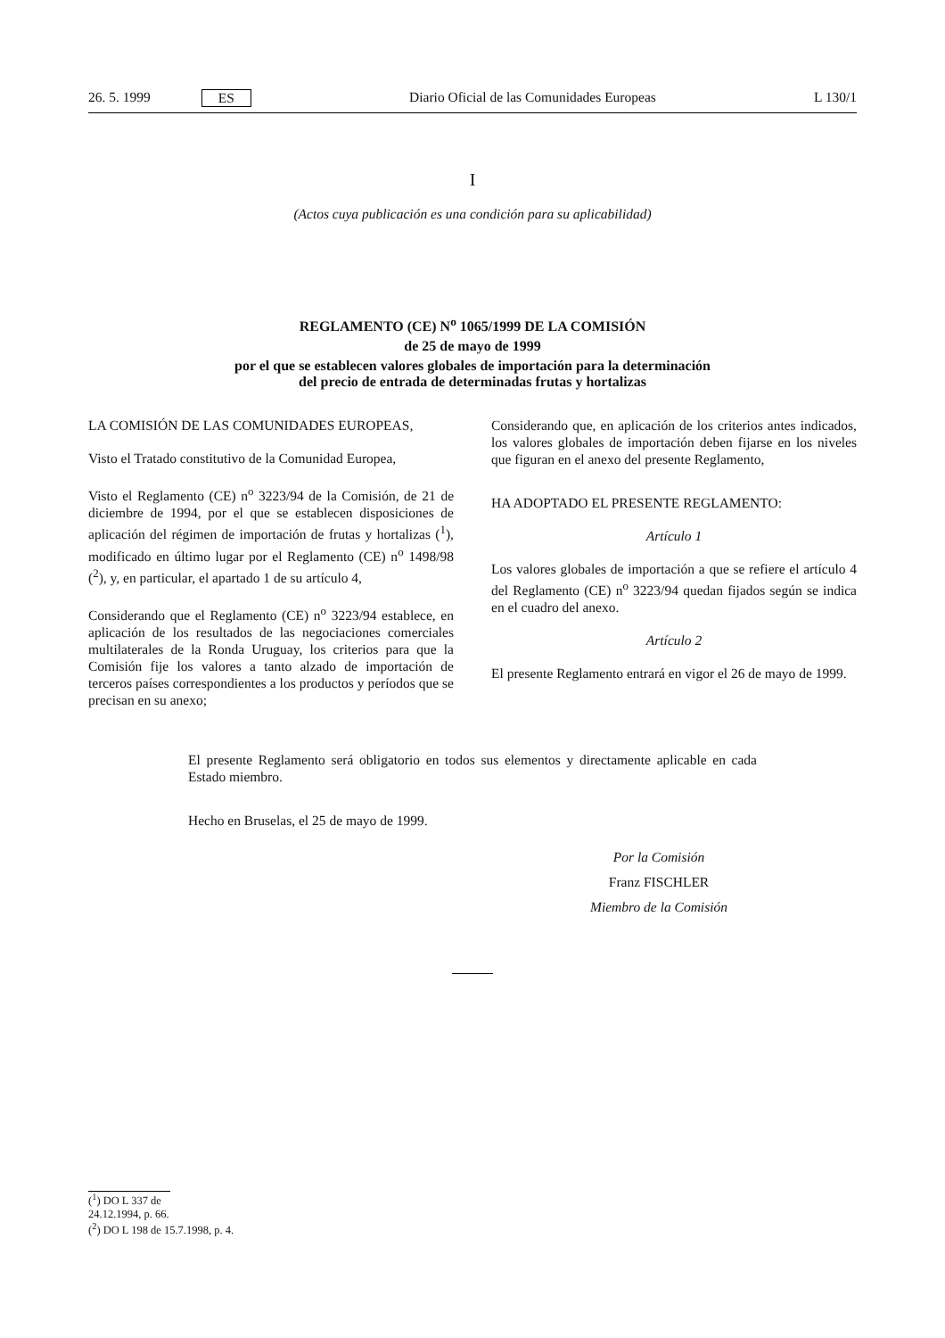26. 5. 1999 ES Diario Oficial de las Comunidades Europeas L 130/1
I
(Actos cuya publicación es una condición para su aplicabilidad)
REGLAMENTO (CE) N<sup>o</sup> 1065/1999 DE LA COMISIÓN
de 25 de mayo de 1999
por el que se establecen valores globales de importación para la determinación
del precio de entrada de determinadas frutas y hortalizas
LA COMISIÓN DE LAS COMUNIDADES EUROPEAS,
Visto el Tratado constitutivo de la Comunidad Europea,
Visto el Reglamento (CE) n<sup>o</sup> 3223/94 de la Comisión, de 21 de diciembre de 1994, por el que se establecen disposiciones de aplicación del régimen de importación de frutas y hortalizas (<sup>1</sup>), modificado en último lugar por el Reglamento (CE) n<sup>o</sup> 1498/98 (<sup>2</sup>), y, en particular, el apartado 1 de su artículo 4,
Considerando que el Reglamento (CE) n<sup>o</sup> 3223/94 establece, en aplicación de los resultados de las negociaciones comerciales multilaterales de la Ronda Uruguay, los criterios para que la Comisión fije los valores a tanto alzado de importación de terceros países correspondientes a los productos y períodos que se precisan en su anexo;
Considerando que, en aplicación de los criterios antes indicados, los valores globales de importación deben fijarse en los niveles que figuran en el anexo del presente Reglamento,
HA ADOPTADO EL PRESENTE REGLAMENTO:
Artículo 1
Los valores globales de importación a que se refiere el artículo 4 del Reglamento (CE) n<sup>o</sup> 3223/94 quedan fijados según se indica en el cuadro del anexo.
Artículo 2
El presente Reglamento entrará en vigor el 26 de mayo de 1999.
El presente Reglamento será obligatorio en todos sus elementos y directamente aplicable en cada Estado miembro.
Hecho en Bruselas, el 25 de mayo de 1999.
Por la Comisión
Franz FISCHLER
Miembro de la Comisión
(<sup>1</sup>) DO L 337 de 24.12.1994, p. 66.
(<sup>2</sup>) DO L 198 de 15.7.1998, p. 4.